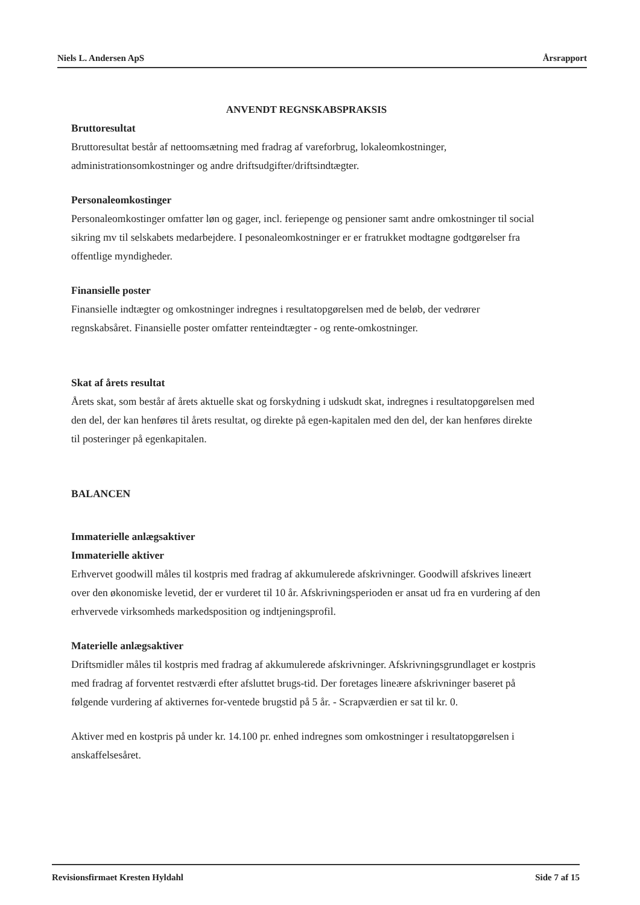Niels L. Andersen ApS Årsrapport
ANVENDT REGNSKABSPRAKSIS
Bruttoresultat
Bruttoresultat består af nettoomsætning med fradrag af vareforbrug, lokaleomkostninger, administrationsomkostninger og andre driftsudgifter/driftsindtægter.
Personaleomkostinger
Personaleomkostinger omfatter løn og gager, incl. feriepenge og pensioner samt andre omkostninger til social sikring mv til selskabets medarbejdere. I pesonaleomkostninger er er fratrukket modtagne godtgørelser fra offentlige myndigheder.
Finansielle poster
Finansielle indtægter og omkostninger indregnes i resultatopgørelsen med de beløb, der vedrører regnskabsåret. Finansielle poster omfatter renteindtægter - og rente-omkostninger.
Skat af årets resultat
Årets skat, som består af årets aktuelle skat og forskydning i udskudt skat, indregnes i resultatopgørelsen med den del, der kan henføres til årets resultat, og direkte på egen-kapitalen med den del, der kan henføres direkte til posteringer på egenkapitalen.
BALANCEN
Immaterielle anlægsaktiver
Immaterielle aktiver
Erhvervet goodwill måles til kostpris med fradrag af akkumulerede afskrivninger. Goodwill afskrives lineært over den økonomiske levetid, der er vurderet til 10 år. Afskrivningsperioden er ansat ud fra en vurdering af den erhvervede virksomheds markedsposition og indtjeningsprofil.
Materielle anlægsaktiver
Driftsmidler måles til kostpris med fradrag af akkumulerede afskrivninger. Afskrivningsgrundlaget er kostpris med fradrag af forventet restværdi efter afsluttet brugs-tid. Der foretages lineære afskrivninger baseret på følgende vurdering af aktivernes for-ventede brugstid på 5 år. - Scrapværdien er sat til kr. 0.
Aktiver med en kostpris på under kr. 14.100 pr. enhed indregnes som omkostninger i resultatopgørelsen i anskaffelsesåret.
Revisionsfirmaet Kresten Hyldahl Side 7 af 15